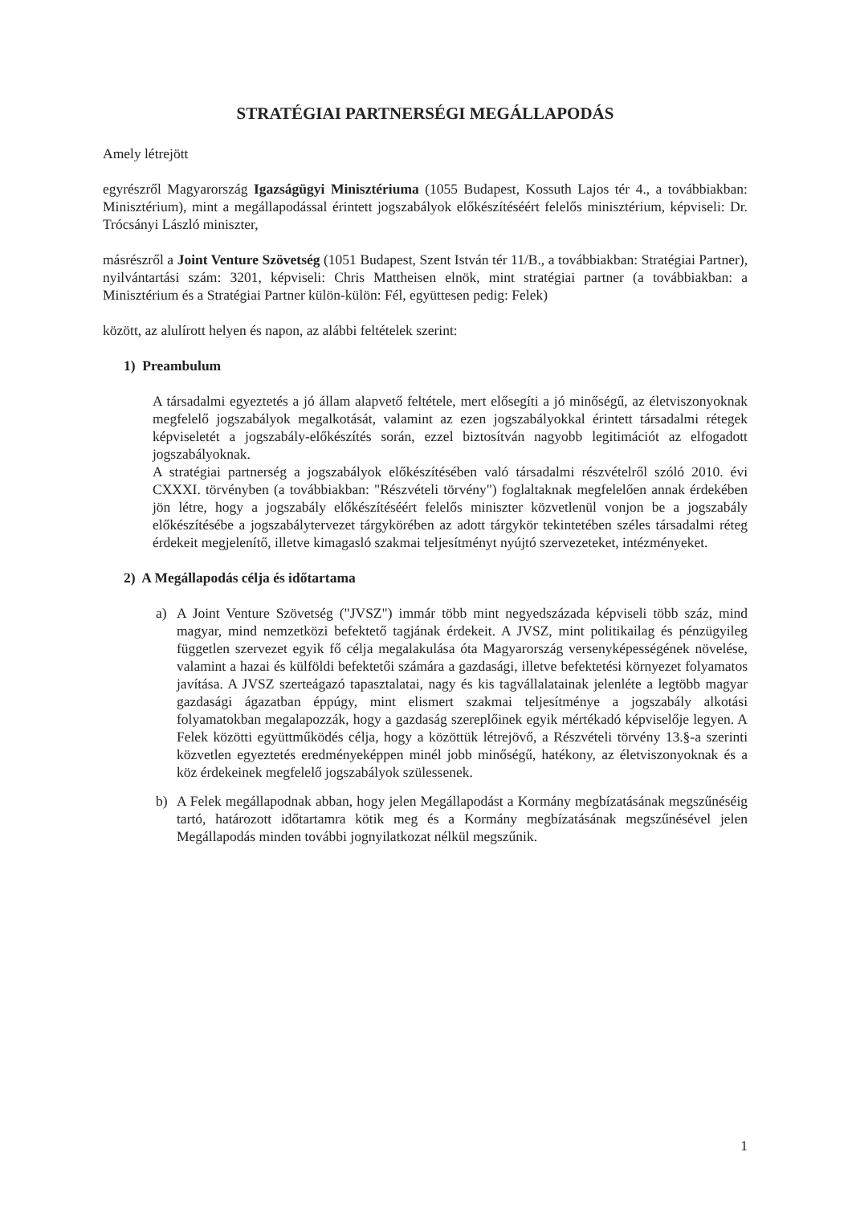STRATÉGIAI PARTNERSÉGI MEGÁLLAPODÁS
Amely létrejött
egyrészről Magyarország Igazságügyi Minisztériuma (1055 Budapest, Kossuth Lajos tér 4., a továbbiakban: Minisztérium), mint a megállapodással érintett jogszabályok előkészítéséért felelős minisztérium, képviseli: Dr. Trócsányi László miniszter,
másrészről a Joint Venture Szövetség (1051 Budapest, Szent István tér 11/B., a továbbiakban: Stratégiai Partner), nyilvántartási szám: 3201, képviseli: Chris Mattheisen elnök, mint stratégiai partner (a továbbiakban: a Minisztérium és a Stratégiai Partner külön-külön: Fél, együttesen pedig: Felek)
között, az alulírott helyen és napon, az alábbi feltételek szerint:
1) Preambulum
A társadalmi egyeztetés a jó állam alapvető feltétele, mert elősegíti a jó minőségű, az életviszonyoknak megfelelő jogszabályok megalkotását, valamint az ezen jogszabályokkal érintett társadalmi rétegek képviseletét a jogszabály-előkészítés során, ezzel biztosítván nagyobb legitimációt az elfogadott jogszabályoknak.
A stratégiai partnerség a jogszabályok előkészítésében való társadalmi részvételről szóló 2010. évi CXXXI. törvényben (a továbbiakban: "Részvételi törvény") foglaltaknak megfelelően annak érdekében jön létre, hogy a jogszabály előkészítéséért felelős miniszter közvetlenül vonjon be a jogszabály előkészítésébe a jogszabálytervezet tárgykörében az adott tárgykör tekintetében széles társadalmi réteg érdekeit megjelenítő, illetve kimagasló szakmai teljesítményt nyújtó szervezeteket, intézményeket.
2) A Megállapodás célja és időtartama
a) A Joint Venture Szövetség ("JVSZ") immár több mint negyedszázada képviseli több száz, mind magyar, mind nemzetközi befektető tagjának érdekeit. A JVSZ, mint politikailag és pénzügyileg független szervezet egyik fő célja megalakulása óta Magyarország versenyképességének növelése, valamint a hazai és külföldi befektetői számára a gazdasági, illetve befektetési környezet folyamatos javítása. A JVSZ szerteágazó tapasztalatai, nagy és kis tagvállalatainak jelenléte a legtöbb magyar gazdasági ágazatban éppúgy, mint elismert szakmai teljesítménye a jogszabály alkotási folyamatokban megalapozzák, hogy a gazdaság szereplőinek egyik mértékadó képviselője legyen. A Felek közötti együttműködés célja, hogy a közöttük létrejövő, a Részvételi törvény 13.§-a szerinti közvetlen egyeztetés eredményeképpen minél jobb minőségű, hatékony, az életviszonyoknak és a köz érdekeinek megfelelő jogszabályok szülessenek.
b) A Felek megállapodnak abban, hogy jelen Megállapodást a Kormány megbízatásának megszűnéséig tartó, határozott időtartamra kötik meg és a Kormány megbízatásának megszűnésével jelen Megállapodás minden további jognyilatkozat nélkül megszűnik.
1